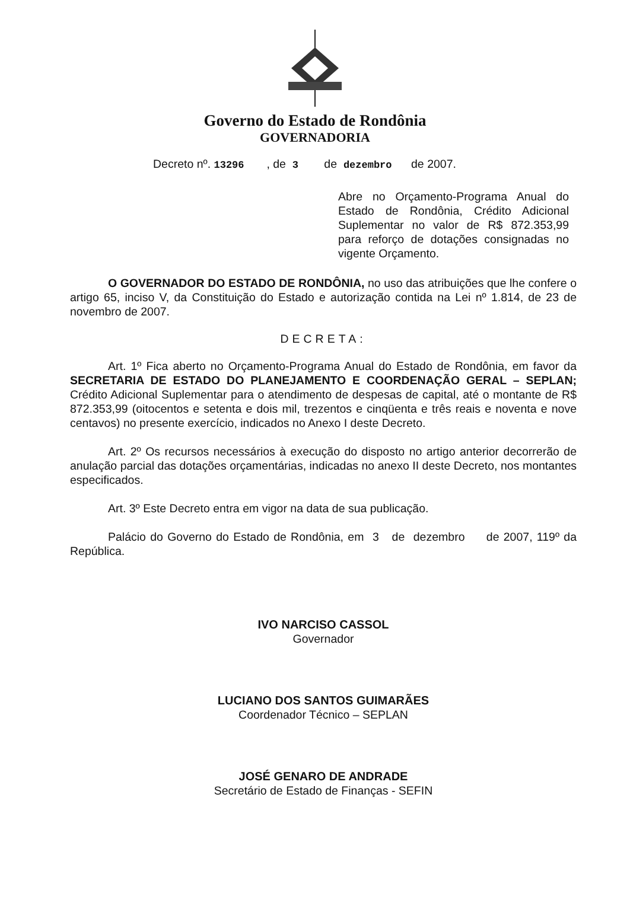Governo do Estado de Rondônia
GOVERNADORIA
Decreto nº. 13296 , de 3 de dezembro de 2007.
Abre no Orçamento-Programa Anual do Estado de Rondônia, Crédito Adicional Suplementar no valor de R$ 872.353,99 para reforço de dotações consignadas no vigente Orçamento.
O GOVERNADOR DO ESTADO DE RONDÔNIA, no uso das atribuições que lhe confere o artigo 65, inciso V, da Constituição do Estado e autorização contida na Lei nº 1.814, de 23 de novembro de 2007.
DECRETA:
Art. 1º Fica aberto no Orçamento-Programa Anual do Estado de Rondônia, em favor da SECRETARIA DE ESTADO DO PLANEJAMENTO E COORDENAÇÃO GERAL – SEPLAN; Crédito Adicional Suplementar para o atendimento de despesas de capital, até o montante de R$ 872.353,99 (oitocentos e setenta e dois mil, trezentos e cinqüenta e três reais e noventa e nove centavos) no presente exercício, indicados no Anexo I deste Decreto.
Art. 2º Os recursos necessários à execução do disposto no artigo anterior decorrerão de anulação parcial das dotações orçamentárias, indicadas no anexo II deste Decreto, nos montantes especificados.
Art. 3º Este Decreto entra em vigor na data de sua publicação.
Palácio do Governo do Estado de Rondônia, em 3 de dezembro de 2007, 119º da República.
IVO NARCISO CASSOL
Governador
LUCIANO DOS SANTOS GUIMARÃES
Coordenador Técnico – SEPLAN
JOSÉ GENARO DE ANDRADE
Secretário de Estado de Finanças - SEFIN